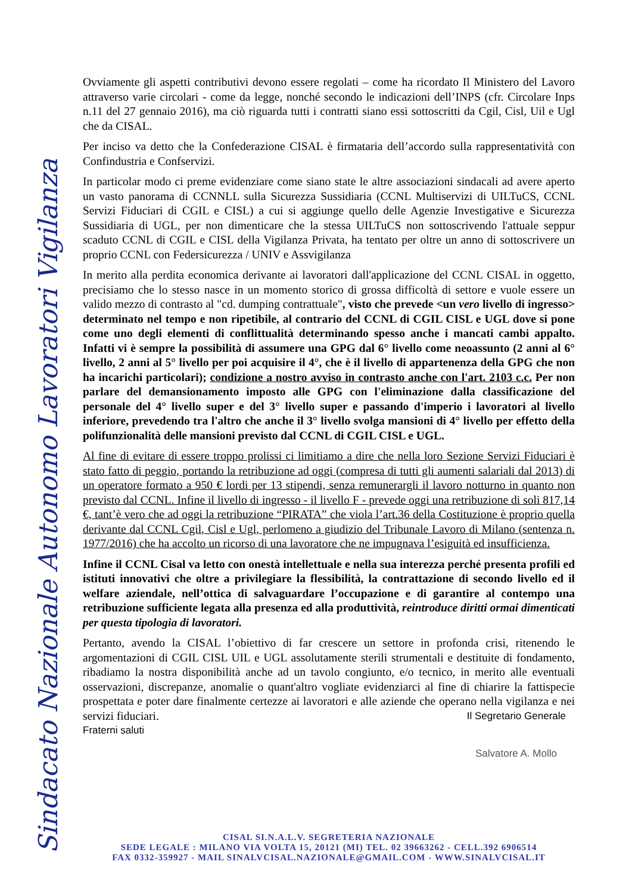Sindacato Nazionale Autonomo Lavoratori Vigilanza
Ovviamente gli aspetti contributivi devono essere regolati – come ha ricordato Il Ministero del Lavoro attraverso varie circolari - come da legge, nonché secondo le indicazioni dell’INPS (cfr. Circolare Inps n.11 del 27 gennaio 2016), ma ciò riguarda tutti i contratti siano essi sottoscritti da Cgil, Cisl, Uil e Ugl che da CISAL.
Per inciso va detto che la Confederazione CISAL è firmataria dell’accordo sulla rappresentatività con Confindustria e Confservizi.
In particolar modo ci preme evidenziare come siano state le altre associazioni sindacali ad avere aperto un vasto panorama di CCNNLL sulla Sicurezza Sussidiaria (CCNL Multiservizi di UILTuCS, CCNL Servizi Fiduciari di CGIL e CISL) a cui si aggiunge quello delle Agenzie Investigative e Sicurezza Sussidiaria di UGL, per non dimenticare che la stessa UILTuCS non sottoscrivendo l'attuale seppur scaduto CCNL di CGIL e CISL della Vigilanza Privata, ha tentato per oltre un anno di sottoscrivere un proprio CCNL con Federsicurezza / UNIV e Assvigilanza
In merito alla perdita economica derivante ai lavoratori dall'applicazione del CCNL CISAL in oggetto, precisiamo che lo stesso nasce in un momento storico di grossa difficoltà di settore e vuole essere un valido mezzo di contrasto al "cd. dumping contrattuale", visto che prevede <un vero livello di ingresso> determinato nel tempo e non ripetibile, al contrario del CCNL di CGIL CISL e UGL dove si pone come uno degli elementi di conflittualità determinando spesso anche i mancati cambi appalto. Infatti vi è sempre la possibilità di assumere una GPG dal 6° livello come neoassunto (2 anni al 6° livello, 2 anni al 5° livello per poi acquisire il 4°, che è il livello di appartenenza della GPG che non ha incarichi particolari); condizione a nostro avviso in contrasto anche con l'art. 2103 c.c. Per non parlare del demansionamento imposto alle GPG con l'eliminazione dalla classificazione del personale del 4° livello super e del 3° livello super e passando d'imperio i lavoratori al livello inferiore, prevedendo tra l'altro che anche il 3° livello svolga mansioni di 4° livello per effetto della polifunzionalità delle mansioni previsto dal CCNL di CGIL CISL e UGL.
Al fine di evitare di essere troppo prolissi ci limitiamo a dire che nella loro Sezione Servizi Fiduciari è stato fatto di peggio, portando la retribuzione ad oggi (compresa di tutti gli aumenti salariali dal 2013) di un operatore formato a 950 € lordi per 13 stipendi, senza remunerargli il lavoro notturno in quanto non previsto dal CCNL. Infine il livello di ingresso - il livello F - prevede oggi una retribuzione di soli 817,14 €, tant’è vero che ad oggi la retribuzione “PIRATA” che viola l’art.36 della Costituzione è proprio quella derivante dal CCNL Cgil, Cisl e Ugl, perlomeno a giudizio del Tribunale Lavoro di Milano (sentenza n. 1977/2016) che ha accolto un ricorso di una lavoratore che ne impugnava l’esiguità ed insufficienza.
Infine il CCNL Cisal va letto con onestà intellettuale e nella sua interezza perché presenta profili ed istituti innovativi che oltre a privilegiare la flessibilità, la contrattazione di secondo livello ed il welfare aziendale, nell’ottica di salvaguardare l’occupazione e di garantire al contempo una retribuzione sufficiente legata alla presenza ed alla produttività, reintroduce diritti ormai dimenticati per questa tipologia di lavoratori.
Pertanto, avendo la CISAL l’obiettivo di far crescere un settore in profonda crisi, ritenendo le argomentazioni di CGIL CISL UIL e UGL assolutamente sterili strumentali e destituite di fondamento, ribadiamo la nostra disponibilità anche ad un tavolo congiunto, e/o tecnico, in merito alle eventuali osservazioni, discrepanze, anomalie o quant'altro vogliate evidenziarci al fine di chiarire la fattispecie prospettata e poter dare finalmente certezze ai lavoratori e alle aziende che operano nella vigilanza e nei servizi fiduciari. Il Segretario Generale
Fraterni saluti
Salvatore A. Mollo
CISAL SI.N.A.L.V. SEGRETERIA NAZIONALE
SEDE LEGALE : MILANO VIA VOLTA 15, 20121 (MI) TEL. 02 39663262 - CELL.392 6906514
FAX 0332-359927 - MAIL SINALVCISAL.NAZIONALE@GMAIL.COM - WWW.SINALVCISAL.IT